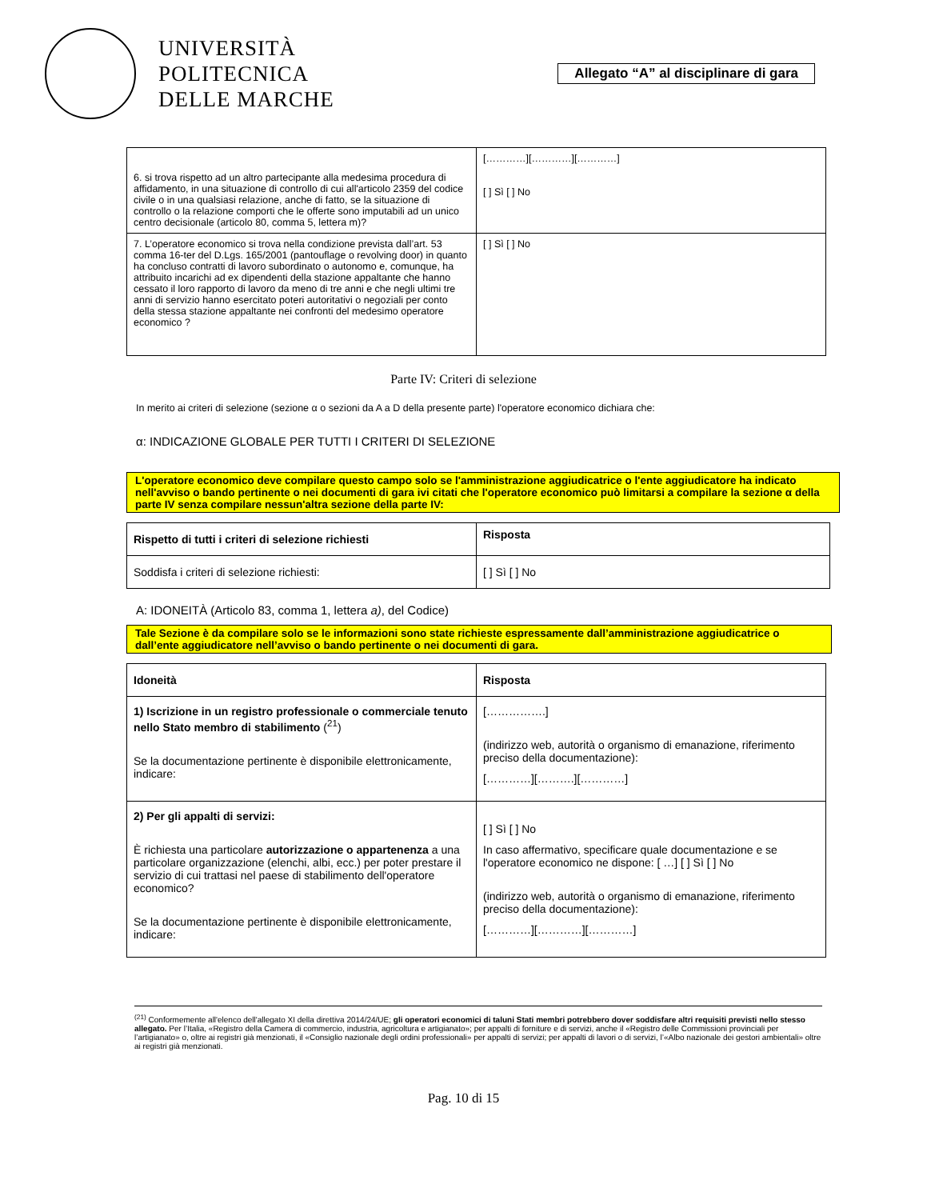UNIVERSITÀ
POLITECNICA
DELLE MARCHE
Allegato “A” al disciplinare di gara
| 6. si trova rispetto ad un altro partecipante alla medesima procedura di affidamento, in una situazione di controllo di cui all'articolo 2359 del codice civile o in una qualsiasi relazione, anche di fatto, se la situazione di controllo o la relazione comporti che le offerte sono imputabili ad un unico centro decisionale (articolo 80, comma 5, lettera m)? | […………][…………][…………] [ ] Sì [ ] No |
| 7. L’operatore economico si trova nella condizione prevista dall’art. 53 comma 16-ter del D.Lgs. 165/2001 (pantouflage o revolving door) in quanto ha concluso contratti di lavoro subordinato o autonomo e, comunque, ha attribuito incarichi ad ex dipendenti della stazione appaltante che hanno cessato il loro rapporto di lavoro da meno di tre anni e che negli ultimi tre anni di servizio hanno esercitato poteri autoritativi o negoziali per conto della stessa stazione appaltante nei confronti del medesimo operatore economico ? | [ ] Sì [ ] No |
Parte IV: Criteri di selezione
In merito ai criteri di selezione (sezione α o sezioni da A a D della presente parte) l'operatore economico dichiara che:
α: INDICAZIONE GLOBALE PER TUTTI I CRITERI DI SELEZIONE
L'operatore economico deve compilare questo campo solo se l'amministrazione aggiudicatrice o l'ente aggiudicatore ha indicato nell'avviso o bando pertinente o nei documenti di gara ivi citati che l'operatore economico può limitarsi a compilare la sezione α della parte IV senza compilare nessun'altra sezione della parte IV:
| Rispetto di tutti i criteri di selezione richiesti | Risposta |
| --- | --- |
| Soddisfa i criteri di selezione richiesti: | [ ] Sì [ ] No |
A: IDONEITÀ (Articolo 83, comma 1, lettera a), del Codice)
Tale Sezione è da compilare solo se le informazioni sono state richieste espressamente dall’amministrazione aggiudicatrice o dall’ente aggiudicatore nell’avviso o bando pertinente o nei documenti di gara.
| Idoneità | Risposta |
| --- | --- |
| 1) Iscrizione in un registro professionale o commerciale tenuto nello Stato membro di stabilimento (<sup>21</sup>) Se la documentazione pertinente è disponibile elettronicamente, indicare: | […………….] (indirizzo web, autorità o organismo di emanazione, riferimento preciso della documentazione): […………][……….][…………] |
| 2) Per gli appalti di servizi: È richiesta una particolare autorizzazione o appartenenza a una particolare organizzazione (elenchi, albi, ecc.) per poter prestare il servizio di cui trattasi nel paese di stabilimento dell'operatore economico? Se la documentazione pertinente è disponibile elettronicamente, indicare: | [ ] Sì [ ] No In caso affermativo, specificare quale documentazione e se l'operatore economico ne dispone: [ …] [ ] Sì [ ] No (indirizzo web, autorità o organismo di emanazione, riferimento preciso della documentazione): […………][…………][…………] |
<sup>(21)</sup> Conformemente all'elenco dell'allegato XI della direttiva 2014/24/UE; gli operatori economici di taluni Stati membri potrebbero dover soddisfare altri requisiti previsti nello stesso allegato. Per l’Italia, «Registro della Camera di commercio, industria, agricoltura e artigianato»; per appalti di forniture e di servizi, anche il «Registro delle Commissioni provinciali per l’artigianato» o, oltre ai registri già menzionati, il «Consiglio nazionale degli ordini professionali» per appalti di servizi; per appalti di lavori o di servizi, l’«Albo nazionale dei gestori ambientali» oltre ai registri già menzionati.
Pag. 10 di 15